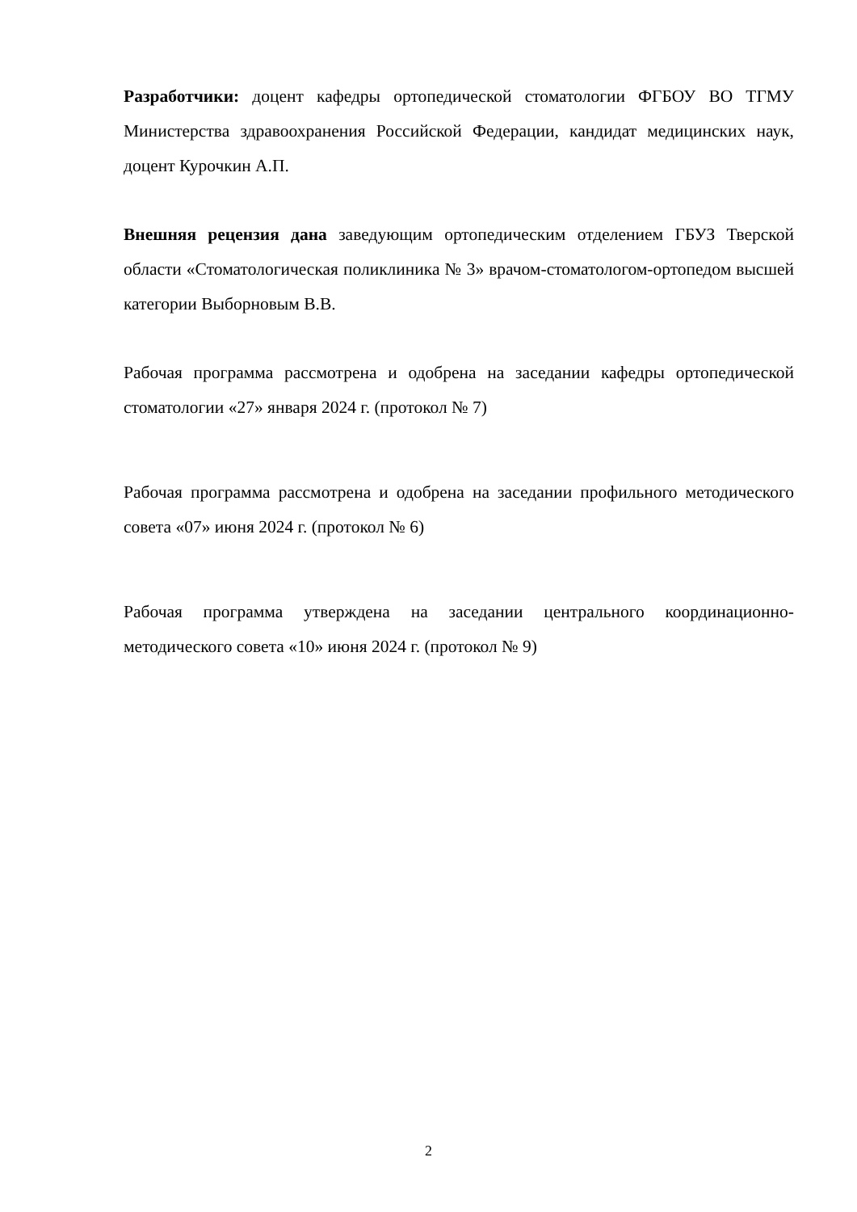Разработчики: доцент кафедры ортопедической стоматологии ФГБОУ ВО ТГМУ Министерства здравоохранения Российской Федерации, кандидат медицинских наук, доцент Курочкин А.П.
Внешняя рецензия дана заведующим ортопедическим отделением ГБУЗ Тверской области «Стоматологическая поликлиника № 3» врачом-стоматологом-ортопедом высшей категории Выборновым В.В.
Рабочая программа рассмотрена и одобрена на заседании кафедры ортопедической стоматологии «27» января 2024 г. (протокол № 7)
Рабочая программа рассмотрена и одобрена на заседании профильного методического совета «07» июня 2024 г. (протокол № 6)
Рабочая программа утверждена на заседании центрального координационно-методического совета «10» июня 2024 г. (протокол № 9)
2